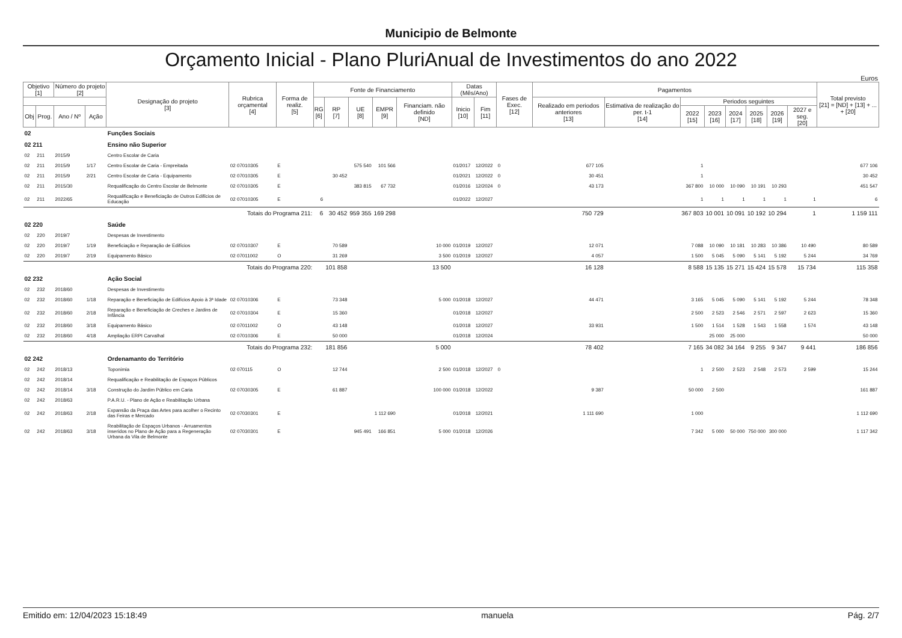Municipio de Belmonte
Orçamento Inicial - Plano PluriAnual de Investimentos do ano 2022
Euros
| Objetivo [1] | | Número do projeto [2] | | Designação do projeto [3] | Rubrica orçamental [4] | Forma de realiz. [5] | Fonte de Financiamento | | | | | Datas (Mês/Ano) | | Fases de Exec. [12] | Pagamentos | | | | | | | | Total previsto [21] = [ND] + [13] + ... + [20] |
| --- | --- | --- | --- | --- | --- | --- | --- | --- | --- | --- | --- | --- | --- | --- | --- | --- | --- | --- | --- | --- | --- | --- | --- |
| | | | | | | | RG [6] | RP [7] | UE [8] | EMPR [9] | Financiam. não definido [ND] | Inicio [10] | Fim [11] | | Realizado em periodos anteriores [13] | Estimativa de realização do per. t-1 [14] | Periodos seguintes | | | | | | |
| Obj | Prog. | Ano / Nº | Ação | | | | | | | | | | | | | | 2022 [15] | 2023 [16] | 2024 [17] | 2025 [18] | 2026 [19] | 2027 e seg. [20] | |
| 02 | | | | Funções Sociais | | | | | | | | | | | | | | | | | | | |
| 02 211 | | | | Ensino não Superior | | | | | | | | | | | | | | | | | | | |
| 02 | 211 | 2015/9 | | Centro Escolar de Caria | | | | | | | | | | | | | | | | | | | |
| 02 | 211 | 2015/9 | 1/17 | Centro Escolar de Caria - Empreitada | 02 07010305 | E | | | 575 540 | 101 566 | | 01/2017 | 12/2022 | 0 | 677 105 | | 1 | | | | | | 677 106 |
| 02 | 211 | 2015/9 | 2/21 | Centro Escolar de Caria - Equipamento | 02 07010305 | E | | 30 452 | | | | 01/2021 | 12/2022 | 0 | 30 451 | | 1 | | | | | | 30 452 |
| 02 | 211 | 2015/30 | | Requalificação do Centro Escolar de Belmonte | 02 07010305 | E | | | 383 815 | 67 732 | | 01/2016 | 12/2024 | 0 | 43 173 | | 367 800 | 10 000 | 10 090 | 10 191 | 10 293 | | 451 547 |
| 02 | 211 | 2022/65 | | Requalificação e Beneficiação de Outros Edifícios de Educação | 02 07010305 | E | 6 | | | | | 01/2022 | 12/2027 | | | | 1 | 1 | 1 | 1 | 1 | 1 | 6 |
| Totais do Programa 211: | | | | | | | 6 | 30 452 | 959 355 | 169 298 | | | | | 750 729 | | 367 803 | 10 001 | 10 091 | 10 192 | 10 294 | 1 | 1 159 111 |
| 02 220 | | | | Saúde | | | | | | | | | | | | | | | | | | | |
| 02 | 220 | 2019/7 | | Despesas de Investimento | | | | | | | | | | | | | | | | | | | |
| 02 | 220 | 2019/7 | 1/19 | Beneficiação e Reparação de Edifícios | 02 07010307 | E | | 70 589 | | | 10 000 | 01/2019 | 12/2027 | | 12 071 | | 7 088 | 10 090 | 10 181 | 10 283 | 10 386 | 10 490 | 80 589 |
| 02 | 220 | 2019/7 | 2/19 | Equipamento Básico | 02 07011002 | O | | 31 269 | | | 3 500 | 01/2019 | 12/2027 | | 4 057 | | 1 500 | 5 045 | 5 090 | 5 141 | 5 192 | 5 244 | 34 769 |
| Totais do Programa 220: | | | | | | | | 101 858 | | | 13 500 | | | | 16 128 | | 8 588 | 15 135 | 15 271 | 15 424 | 15 578 | 15 734 | 115 358 |
| 02 232 | | | | Ação Social | | | | | | | | | | | | | | | | | | | |
| 02 | 232 | 2018/60 | | Despesas de Investimento | | | | | | | | | | | | | | | | | | | |
| 02 | 232 | 2018/60 | 1/18 | Reparação e Beneficiação de Edifícios Apoio à 3ª Idade | 02 07010306 | E | | 73 348 | | | 5 000 | 01/2018 | 12/2027 | | 44 471 | | 3 165 | 5 045 | 5 090 | 5 141 | 5 192 | 5 244 | 78 348 |
| 02 | 232 | 2018/60 | 2/18 | Reparação e Beneficiação de Creches e Jardins de Infância | 02 07010304 | E | | 15 360 | | | | 01/2018 | 12/2027 | | | | 2 500 | 2 523 | 2 546 | 2 571 | 2 597 | 2 623 | 15 360 |
| 02 | 232 | 2018/60 | 3/18 | Equipamento Básico | 02 07011002 | O | | 43 148 | | | | 01/2018 | 12/2027 | | 33 931 | | 1 500 | 1 514 | 1 528 | 1 543 | 1 558 | 1 574 | 43 148 |
| 02 | 232 | 2018/60 | 4/18 | Ampliação ERPI Carvalhal | 02 07010306 | E | | 50 000 | | | | 01/2018 | 12/2024 | | | | | 25 000 | 25 000 | | | | 50 000 |
| Totais do Programa 232: | | | | | | | | 181 856 | | | 5 000 | | | | 78 402 | | 7 165 | 34 082 | 34 164 | 9 255 | 9 347 | 9 441 | 186 856 |
| 02 242 | | | | Ordenamanto do Território | | | | | | | | | | | | | | | | | | | |
| 02 | 242 | 2018/13 | | Toponimia | 02 070115 | O | | 12 744 | | | 2 500 | 01/2018 | 12/2027 | 0 | | | 1 | 2 500 | 2 523 | 2 548 | 2 573 | 2 599 | 15 244 |
| 02 | 242 | 2018/14 | | Requalificação e Reabilitação de Espaços Públicos | | | | | | | | | | | | | | | | | | | |
| 02 | 242 | 2018/14 | 3/18 | Construção do Jardim Público em Caria | 02 07030305 | E | | 61 887 | | | 100 000 | 01/2018 | 12/2022 | | 9 387 | | 50 000 | 2 500 | | | | | 161 887 |
| 02 | 242 | 2018/63 | | P.A.R.U. - Plano de Ação e Reabilitação Urbana | | | | | | | | | | | | | | | | | | | |
| 02 | 242 | 2018/63 | 2/18 | Expansão da Praça das Artes para acolher o Recinto das Feiras e Mercado | 02 07030301 | E | | | | 1 112 690 | | 01/2018 | 12/2021 | | 1 111 690 | | 1 000 | | | | | | 1 112 690 |
| 02 | 242 | 2018/63 | 3/18 | Reabilitação de Espaços Urbanos - Arruamentos inseridos no Plano de Ação para a Regeneração Urbana da Vila de Belmonte | 02 07030301 | E | | | 945 491 | 166 851 | 5 000 | 01/2018 | 12/2026 | | | | 7 342 | 5 000 | 50 000 | 750 000 | 300 000 | | 1 117 342 |
Emitido em: 12/04/2023 15:18:49 manuela Pág. 2/7